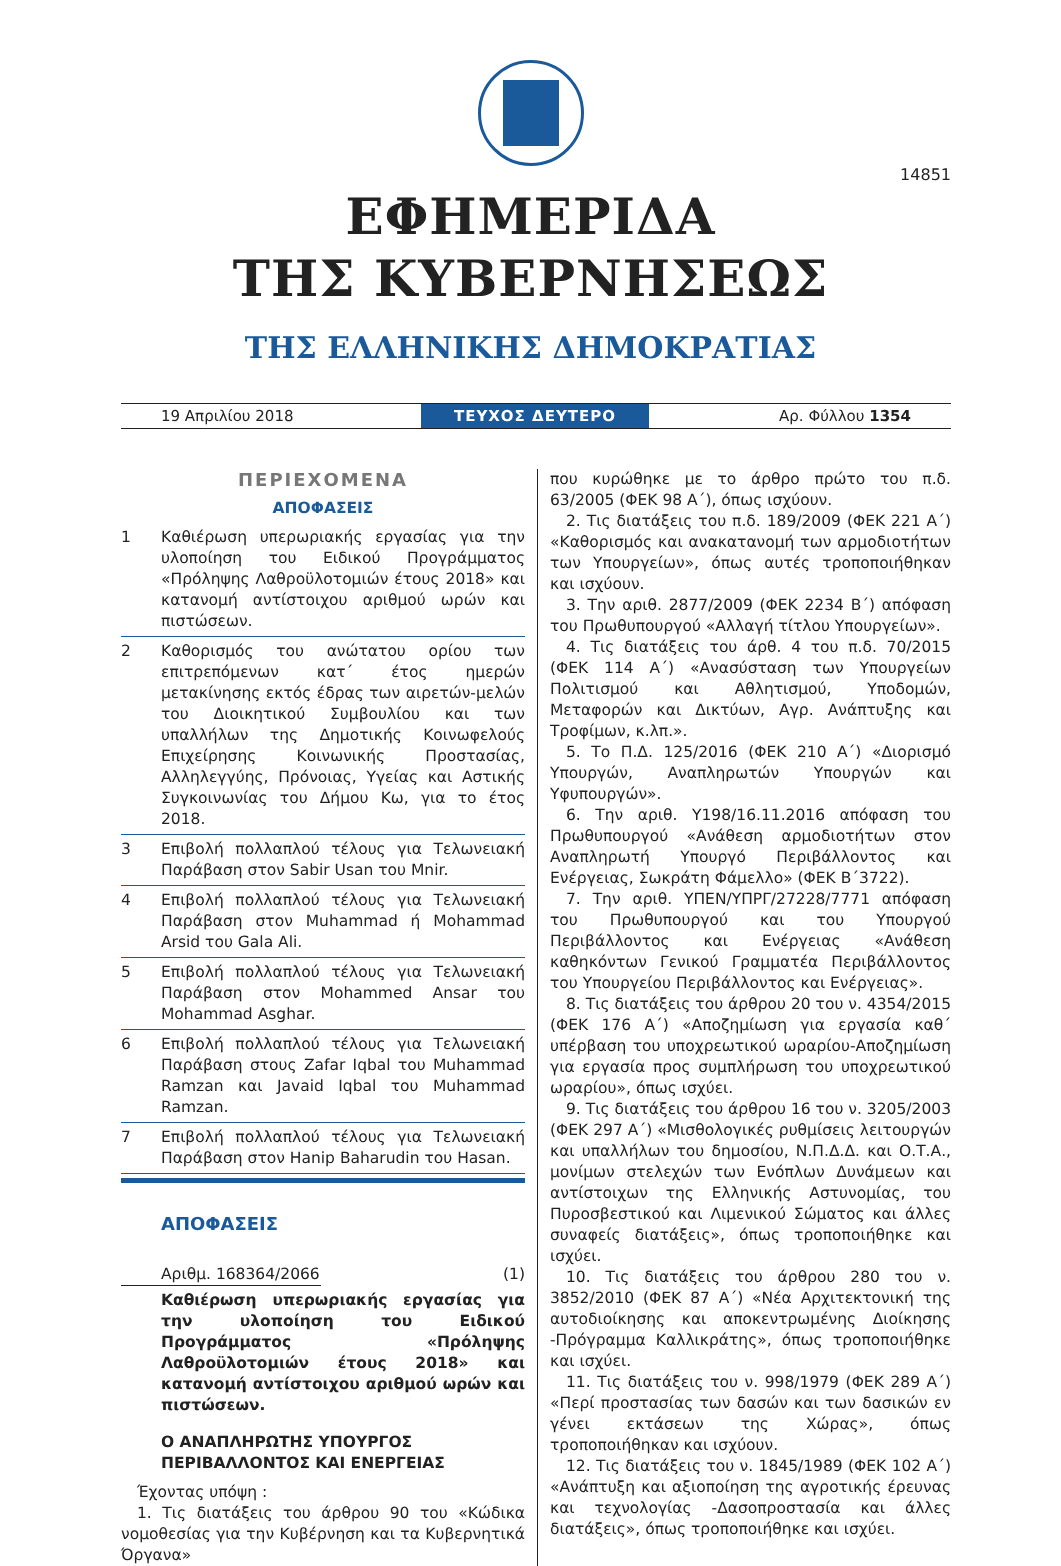14851
ΕΦΗΜΕΡΙΔΑ
ΤΗΣ ΚΥΒΕΡΝΗΣΕΩΣ
ΤΗΣ ΕΛΛΗΝΙΚΗΣ ΔΗΜΟΚΡΑΤΙΑΣ
19 Απριλίου 2018
ΤΕΥΧΟΣ ΔΕΥΤΕΡΟ
Αρ. Φύλλου 1354
ΠΕΡΙΕΧΟΜΕΝΑ
ΑΠΟΦΑΣΕΙΣ
1 Καθιέρωση υπερωριακής εργασίας για την υλοποίηση του Ειδικού Προγράμματος «Πρόληψης Λαθροϋλοτομιών έτους 2018» και κατανομή αντίστοιχου αριθμού ωρών και πιστώσεων.
2 Καθορισμός του ανώτατου ορίου των επιτρεπόμενων κατ΄ έτος ημερών μετακίνησης εκτός έδρας των αιρετών-μελών του Διοικητικού Συμβουλίου και των υπαλλήλων της Δημοτικής Κοινωφελούς Επιχείρησης Κοινωνικής Προστασίας, Αλληλεγγύης, Πρόνοιας, Υγείας και Αστικής Συγκοινωνίας του Δήμου Κω, για το έτος 2018.
3 Επιβολή πολλαπλού τέλους για Τελωνειακή Παράβαση στον Sabir Usan του Mnir.
4 Επιβολή πολλαπλού τέλους για Τελωνειακή Παράβαση στον Muhammad ή Mohammad Arsid του Gala Ali.
5 Επιβολή πολλαπλού τέλους για Τελωνειακή Παράβαση στον Mohammed Ansar του Mohammad Asghar.
6 Επιβολή πολλαπλού τέλους για Τελωνειακή Παράβαση στους Zafar Iqbal του Muhammad Ramzan και Javaid Iqbal του Muhammad Ramzan.
7 Επιβολή πολλαπλού τέλους για Τελωνειακή Παράβαση στον Hanip Baharudin του Hasan.
ΑΠΟΦΑΣΕΙΣ
Αριθμ. 168364/2066 (1)
Καθιέρωση υπερωριακής εργασίας για την υλοποίηση του Ειδικού Προγράμματος «Πρόληψης Λαθροϋλοτομιών έτους 2018» και κατανομή αντίστοιχου αριθμού ωρών και πιστώσεων.
Ο ΑΝΑΠΛΗΡΩΤΗΣ ΥΠΟΥΡΓΟΣ
ΠΕΡΙΒΑΛΛΟΝΤΟΣ ΚΑΙ ΕΝΕΡΓΕΙΑΣ
Έχοντας υπόψη :
1. Τις διατάξεις του άρθρου 90 του «Κώδικα νομοθεσίας για την Κυβέρνηση και τα Κυβερνητικά Όργανα»
που κυρώθηκε με το άρθρο πρώτο του π.δ. 63/2005 (ΦΕΚ 98 Α΄), όπως ισχύουν.
2. Τις διατάξεις του π.δ. 189/2009 (ΦΕΚ 221 Α΄) «Καθορισμός και ανακατανομή των αρμοδιοτήτων των Υπουργείων», όπως αυτές τροποποιήθηκαν και ισχύουν.
3. Την αριθ. 2877/2009 (ΦΕΚ 2234 Β΄) απόφαση του Πρωθυπουργού «Αλλαγή τίτλου Υπουργείων».
4. Τις διατάξεις του άρθ. 4 του π.δ. 70/2015 (ΦΕΚ 114 Α΄) «Ανασύσταση των Υπουργείων Πολιτισμού και Αθλητισμού, Υποδομών, Μεταφορών και Δικτύων, Αγρ. Ανάπτυξης και Τροφίμων, κ.λπ.».
5. Το Π.Δ. 125/2016 (ΦΕΚ 210 Α΄) «Διορισμό Υπουργών, Αναπληρωτών Υπουργών και Υφυπουργών».
6. Την αριθ. Υ198/16.11.2016 απόφαση του Πρωθυπουργού «Ανάθεση αρμοδιοτήτων στον Αναπληρωτή Υπουργό Περιβάλλοντος και Ενέργειας, Σωκράτη Φάμελλο» (ΦΕΚ Β΄3722).
7. Την αριθ. ΥΠΕΝ/ΥΠΡΓ/27228/7771 απόφαση του Πρωθυπουργού και του Υπουργού Περιβάλλοντος και Ενέργειας «Ανάθεση καθηκόντων Γενικού Γραμματέα Περιβάλλοντος του Υπουργείου Περιβάλλοντος και Ενέργειας».
8. Τις διατάξεις του άρθρου 20 του ν. 4354/2015 (ΦΕΚ 176 Α΄) «Αποζημίωση για εργασία καθ΄ υπέρβαση του υποχρεωτικού ωραρίου-Αποζημίωση για εργασία προς συμπλήρωση του υποχρεωτικού ωραρίου», όπως ισχύει.
9. Τις διατάξεις του άρθρου 16 του ν. 3205/2003 (ΦΕΚ 297 Α΄) «Μισθολογικές ρυθμίσεις λειτουργών και υπαλλήλων του δημοσίου, Ν.Π.Δ.Δ. και Ο.Τ.Α., μονίμων στελεχών των Ενόπλων Δυνάμεων και αντίστοιχων της Ελληνικής Αστυνομίας, του Πυροσβεστικού και Λιμενικού Σώματος και άλλες συναφείς διατάξεις», όπως τροποποιήθηκε και ισχύει.
10. Τις διατάξεις του άρθρου 280 του ν. 3852/2010 (ΦΕΚ 87 Α΄) «Νέα Αρχιτεκτονική της αυτοδιοίκησης και αποκεντρωμένης Διοίκησης -Πρόγραμμα Καλλικράτης», όπως τροποποιήθηκε και ισχύει.
11. Τις διατάξεις του ν. 998/1979 (ΦΕΚ 289 Α΄) «Περί προστασίας των δασών και των δασικών εν γένει εκτάσεων της Χώρας», όπως τροποποιήθηκαν και ισχύουν.
12. Τις διατάξεις του ν. 1845/1989 (ΦΕΚ 102 Α΄) «Ανάπτυξη και αξιοποίηση της αγροτικής έρευνας και τεχνολογίας -Δασοπροστασία και άλλες διατάξεις», όπως τροποποιήθηκε και ισχύει.